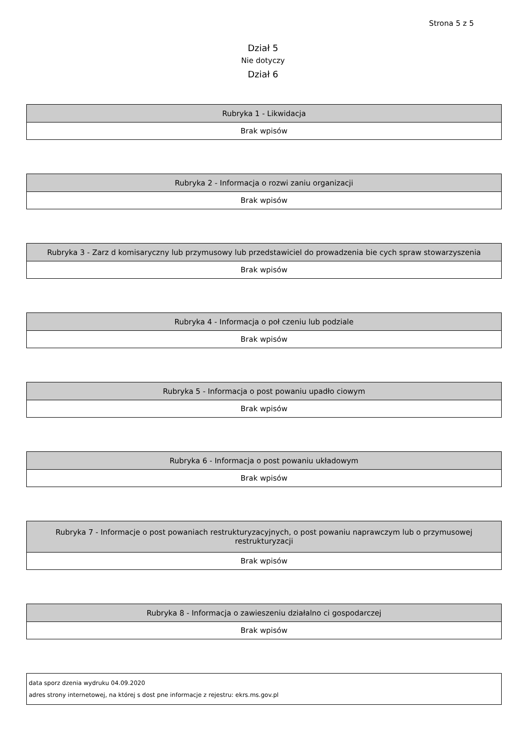Strona 5 z 5
Dział 5
Nie dotyczy
Dział 6
| Rubryka 1 - Likwidacja |
| --- |
| Brak wpisów |
| Rubryka 2 - Informacja o rozwi zaniu organizacji |
| --- |
| Brak wpisów |
| Rubryka 3 - Zarz d komisaryczny lub przymusowy lub przedstawiciel do prowadzenia bie cych spraw stowarzyszenia |
| --- |
| Brak wpisów |
| Rubryka 4 - Informacja o poł czeniu lub podziale |
| --- |
| Brak wpisów |
| Rubryka 5 - Informacja o post powaniu upadło ciowym |
| --- |
| Brak wpisów |
| Rubryka 6 - Informacja o post powaniu układowym |
| --- |
| Brak wpisów |
| Rubryka 7 - Informacje o post powaniach restrukturyzacyjnych, o post powaniu naprawczym lub o przymusowej restrukturyzacji |
| --- |
| Brak wpisów |
| Rubryka 8 - Informacja o zawieszeniu działalno ci gospodarczej |
| --- |
| Brak wpisów |
data sporz dzenia wydruku 04.09.2020
adres strony internetowej, na której s dost pne informacje z rejestru: ekrs.ms.gov.pl